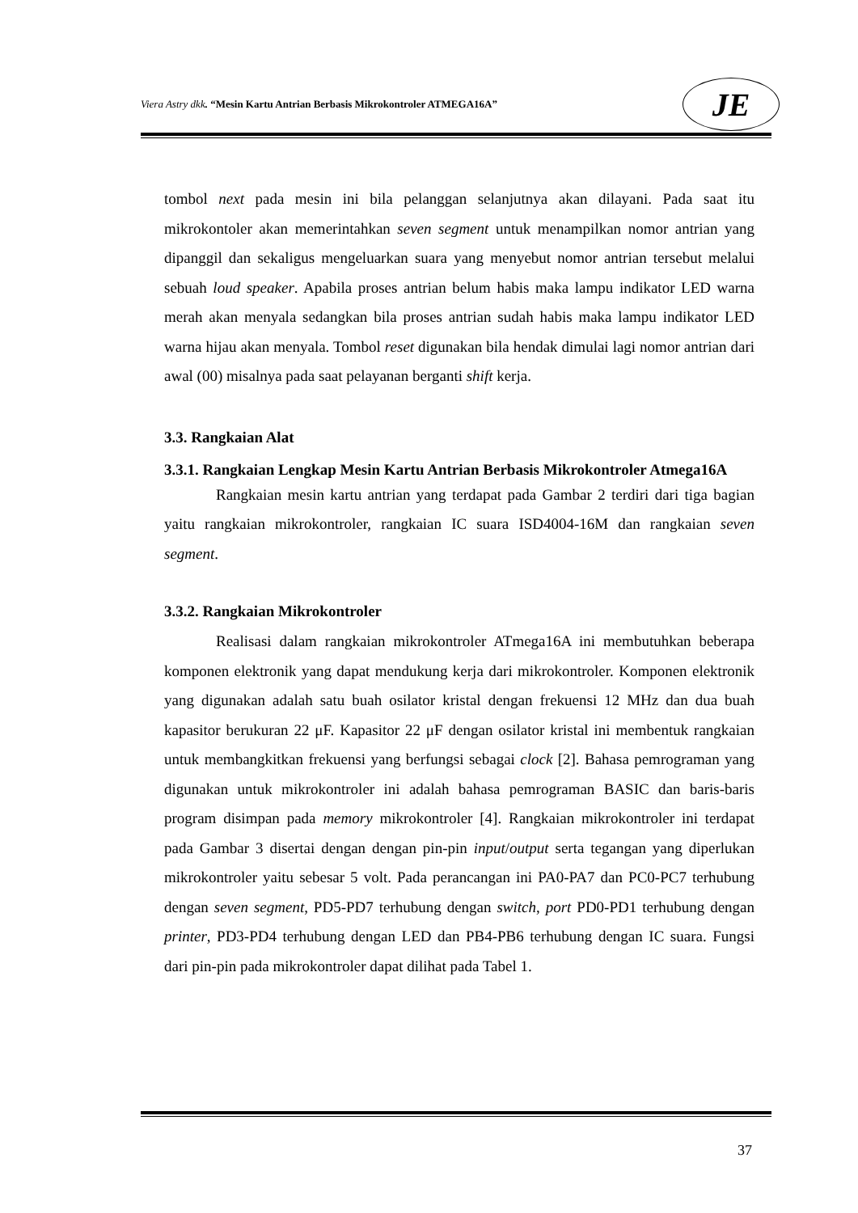Viera Astry dkk. “Mesin Kartu Antrian Berbasis Mikrokontroler ATMEGA16A”
JE
tombol next pada mesin ini bila pelanggan selanjutnya akan dilayani. Pada saat itu mikrokontoler akan memerintahkan seven segment untuk menampilkan nomor antrian yang dipanggil dan sekaligus mengeluarkan suara yang menyebut nomor antrian tersebut melalui sebuah loud speaker. Apabila proses antrian belum habis maka lampu indikator LED warna merah akan menyala sedangkan bila proses antrian sudah habis maka lampu indikator LED warna hijau akan menyala. Tombol reset digunakan bila hendak dimulai lagi nomor antrian dari awal (00) misalnya pada saat pelayanan berganti shift kerja.
3.3. Rangkaian Alat
3.3.1. Rangkaian Lengkap Mesin Kartu Antrian Berbasis Mikrokontroler Atmega16A
Rangkaian mesin kartu antrian yang terdapat pada Gambar 2 terdiri dari tiga bagian yaitu rangkaian mikrokontroler, rangkaian IC suara ISD4004-16M dan rangkaian seven segment.
3.3.2. Rangkaian Mikrokontroler
Realisasi dalam rangkaian mikrokontroler ATmega16A ini membutuhkan beberapa komponen elektronik yang dapat mendukung kerja dari mikrokontroler. Komponen elektronik yang digunakan adalah satu buah osilator kristal dengan frekuensi 12 MHz dan dua buah kapasitor berukuran 22 μF. Kapasitor 22 μF dengan osilator kristal ini membentuk rangkaian untuk membangkitkan frekuensi yang berfungsi sebagai clock [2]. Bahasa pemrograman yang digunakan untuk mikrokontroler ini adalah bahasa pemrograman BASIC dan baris-baris program disimpan pada memory mikrokontroler [4]. Rangkaian mikrokontroler ini terdapat pada Gambar 3 disertai dengan dengan pin-pin input/output serta tegangan yang diperlukan mikrokontroler yaitu sebesar 5 volt. Pada perancangan ini PA0-PA7 dan PC0-PC7 terhubung dengan seven segment, PD5-PD7 terhubung dengan switch, port PD0-PD1 terhubung dengan printer, PD3-PD4 terhubung dengan LED dan PB4-PB6 terhubung dengan IC suara. Fungsi dari pin-pin pada mikrokontroler dapat dilihat pada Tabel 1.
37